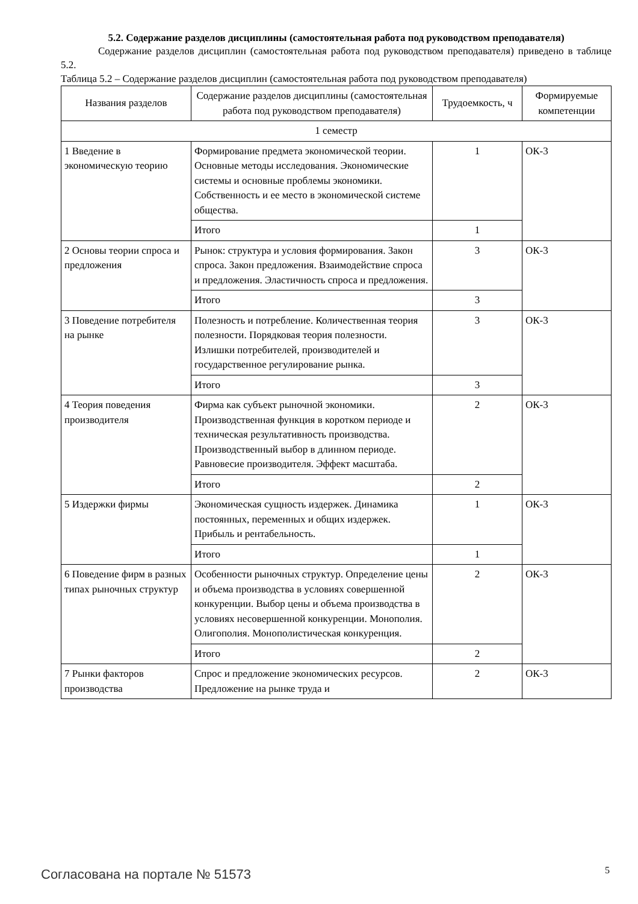5.2. Содержание разделов дисциплины (самостоятельная работа под руководством преподавателя)
Содержание разделов дисциплин (самостоятельная работа под руководством преподавателя) приведено в таблице 5.2.
Таблица 5.2 – Содержание разделов дисциплин (самостоятельная работа под руководством преподавателя)
| Названия разделов | Содержание разделов дисциплины (самостоятельная работа под руководством преподавателя) | Трудоемкость, ч | Формируемые компетенции |
| --- | --- | --- | --- |
| 1 семестр | | | |
| 1 Введение в экономическую теорию | Формирование предмета экономической теории. Основные методы исследования. Экономические системы и основные проблемы экономики. Собственность и ее место в экономической системе общества. | 1 | ОК-3 |
| | Итого | 1 | |
| 2 Основы теории спроса и предложения | Рынок: структура и условия формирования. Закон спроса. Закон предложения. Взаимодействие спроса и предложения. Эластичность спроса и предложения. | 3 | ОК-3 |
| | Итого | 3 | |
| 3 Поведение потребителя на рынке | Полезность и потребление. Количественная теория полезности. Порядковая теория полезности. Излишки потребителей, производителей и государственное регулирование рынка. | 3 | ОК-3 |
| | Итого | 3 | |
| 4 Теория поведения производителя | Фирма как субъект рыночной экономики. Производственная функция в коротком периоде и техническая результативность производства. Производственный выбор в длинном периоде. Равновесие производителя. Эффект масштаба. | 2 | ОК-3 |
| | Итого | 2 | |
| 5 Издержки фирмы | Экономическая сущность издержек. Динамика постоянных, переменных и общих издержек. Прибыль и рентабельность. | 1 | ОК-3 |
| | Итого | 1 | |
| 6 Поведение фирм в разных типах рыночных структур | Особенности рыночных структур. Определение цены и объема производства в условиях совершенной конкуренции. Выбор цены и объема производства в условиях несовершенной конкуренции. Монополия. Олигополия. Монополистическая конкуренция. | 2 | ОК-3 |
| | Итого | 2 | |
| 7 Рынки факторов производства | Спрос и предложение экономических ресурсов. Предложение на рынке труда и | 2 | ОК-3 |
Согласована на портале № 51573 5